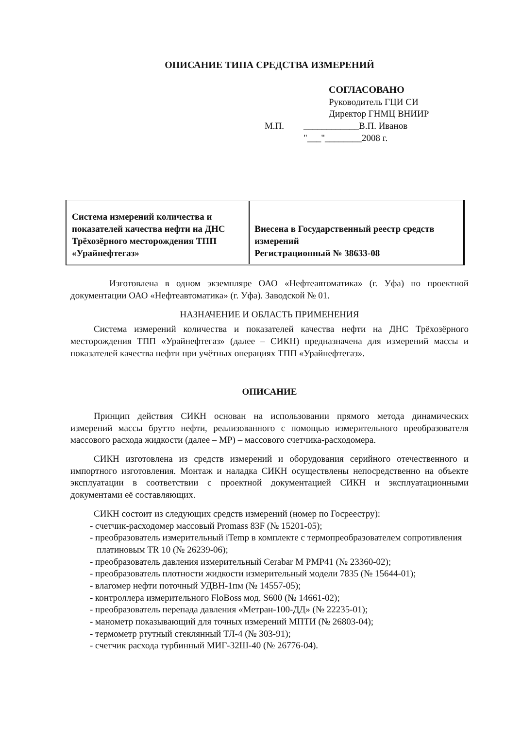ОПИСАНИЕ ТИПА СРЕДСТВА ИЗМЕРЕНИЙ
СОГЛАСОВАНО
Руководитель ГЦИ СИ
Директор ГНМЦ ВНИИР
М.П. ____________В.П. Иванов
"___"________2008 г.
| Система измерений количества и показателей качества нефти на ДНС Трёхозёрного месторождения ТПП «Урайнефтегаз» | Внесена в Государственный реестр средств измерений Регистрационный № 38633-08 |
Изготовлена в одном экземпляре ОАО «Нефтеавтоматика» (г. Уфа) по проектной документации ОАО «Нефтеавтоматика» (г. Уфа). Заводской № 01.
НАЗНАЧЕНИЕ И ОБЛАСТЬ ПРИМЕНЕНИЯ
Система измерений количества и показателей качества нефти на ДНС Трёхозёрного месторождения ТПП «Урайнефтегаз» (далее – СИКН) предназначена для измерений массы и показателей качества нефти при учётных операциях ТПП «Урайнефтегаз».
ОПИСАНИЕ
Принцип действия СИКН основан на использовании прямого метода динамических измерений массы брутто нефти, реализованного с помощью измерительного преобразователя массового расхода жидкости (далее – МР) – массового счетчика-расходомера.
СИКН изготовлена из средств измерений и оборудования серийного отечественного и импортного изготовления. Монтаж и наладка СИКН осуществлены непосредственно на объекте эксплуатации в соответствии с проектной документацией СИКН и эксплуатационными документами её составляющих.
СИКН состоит из следующих средств измерений (номер по Госреестру):
- счетчик-расходомер массовый Promass 83F (№ 15201-05);
- преобразователь измерительный iTemp в комплекте с термопреобразователем сопротивления платиновым TR 10 (№ 26239-06);
- преобразователь давления измерительный Cerabar M PMP41 (№ 23360-02);
- преобразователь плотности жидкости измерительный модели 7835 (№ 15644-01);
- влагомер нефти поточный УДВН-1пм (№ 14557-05);
- контроллера измерительного FloBoss мод. S600 (№ 14661-02);
- преобразователь перепада давления «Метран-100-ДД» (№ 22235-01);
- манометр показывающий для точных измерений МПТИ (№ 26803-04);
- термометр ртутный стеклянный ТЛ-4 (№ 303-91);
- счетчик расхода турбинный МИГ-32Ш-40 (№ 26776-04).